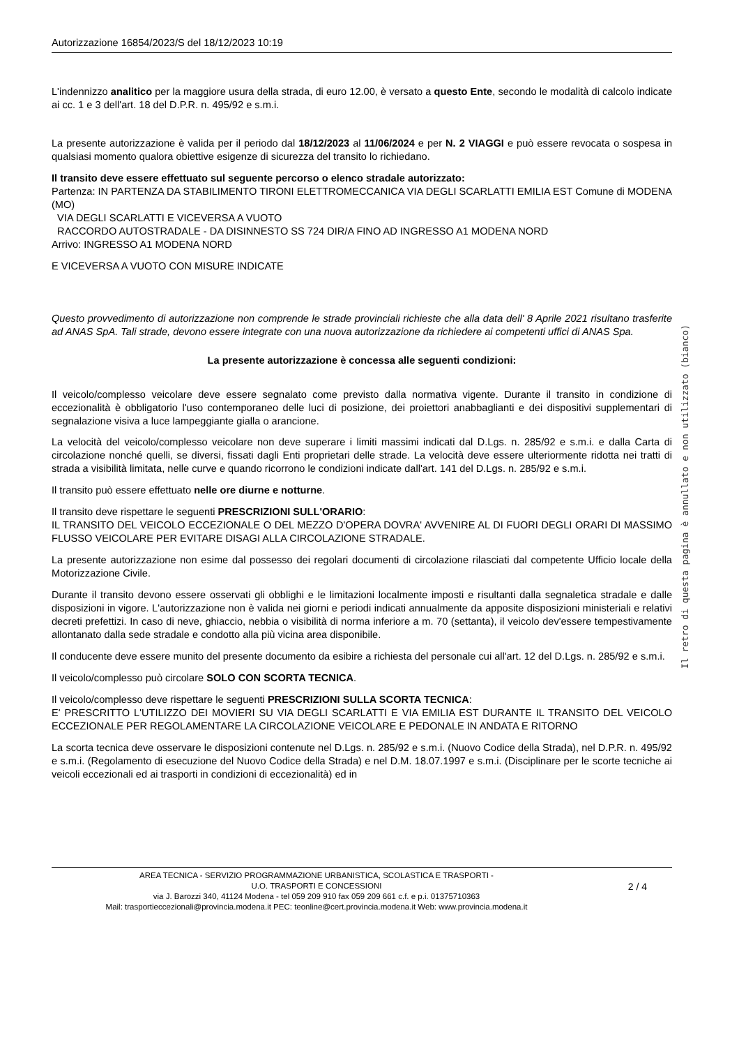Autorizzazione 16854/2023/S del 18/12/2023 10:19
L'indennizzo analitico per la maggiore usura della strada, di euro 12.00, è versato a questo Ente, secondo le modalità di calcolo indicate ai cc. 1 e 3 dell'art. 18 del D.P.R. n. 495/92 e s.m.i.
La presente autorizzazione è valida per il periodo dal 18/12/2023 al 11/06/2024 e per N. 2 VIAGGI e può essere revocata o sospesa in qualsiasi momento qualora obiettive esigenze di sicurezza del transito lo richiedano.
Il transito deve essere effettuato sul seguente percorso o elenco stradale autorizzato:
Partenza: IN PARTENZA DA STABILIMENTO TIRONI ELETTROMECCANICA VIA DEGLI SCARLATTI EMILIA EST Comune di MODENA (MO)
VIA DEGLI SCARLATTI E VICEVERSA A VUOTO
RACCORDO AUTOSTRADALE - DA DISINNESTO SS 724 DIR/A FINO AD INGRESSO A1 MODENA NORD
Arrivo: INGRESSO A1 MODENA NORD
E VICEVERSA A VUOTO CON MISURE INDICATE
Questo provvedimento di autorizzazione non comprende le strade provinciali richieste che alla data dell' 8 Aprile 2021 risultano trasferite ad ANAS SpA. Tali strade, devono essere integrate con una nuova autorizzazione da richiedere ai competenti uffici di ANAS Spa.
La presente autorizzazione è concessa alle seguenti condizioni:
Il veicolo/complesso veicolare deve essere segnalato come previsto dalla normativa vigente. Durante il transito in condizione di eccezionalità è obbligatorio l'uso contemporaneo delle luci di posizione, dei proiettori anabbaglianti e dei dispositivi supplementari di segnalazione visiva a luce lampeggiante gialla o arancione.
La velocità del veicolo/complesso veicolare non deve superare i limiti massimi indicati dal D.Lgs. n. 285/92 e s.m.i. e dalla Carta di circolazione nonché quelli, se diversi, fissati dagli Enti proprietari delle strade. La velocità deve essere ulteriormente ridotta nei tratti di strada a visibilità limitata, nelle curve e quando ricorrono le condizioni indicate dall'art. 141 del D.Lgs. n. 285/92 e s.m.i.
Il transito può essere effettuato nelle ore diurne e notturne.
Il transito deve rispettare le seguenti PRESCRIZIONI SULL'ORARIO:
IL TRANSITO DEL VEICOLO ECCEZIONALE O DEL MEZZO D'OPERA DOVRA' AVVENIRE AL DI FUORI DEGLI ORARI DI MASSIMO FLUSSO VEICOLARE PER EVITARE DISAGI ALLA CIRCOLAZIONE STRADALE.
La presente autorizzazione non esime dal possesso dei regolari documenti di circolazione rilasciati dal competente Ufficio locale della Motorizzazione Civile.
Durante il transito devono essere osservati gli obblighi e le limitazioni localmente imposti e risultanti dalla segnaletica stradale e dalle disposizioni in vigore. L'autorizzazione non è valida nei giorni e periodi indicati annualmente da apposite disposizioni ministeriali e relativi decreti prefettizi. In caso di neve, ghiaccio, nebbia o visibilità di norma inferiore a m. 70 (settanta), il veicolo dev'essere tempestivamente allontanato dalla sede stradale e condotto alla più vicina area disponibile.
Il conducente deve essere munito del presente documento da esibire a richiesta del personale cui all'art. 12 del D.Lgs. n. 285/92 e s.m.i.
Il veicolo/complesso può circolare SOLO CON SCORTA TECNICA.
Il veicolo/complesso deve rispettare le seguenti PRESCRIZIONI SULLA SCORTA TECNICA:
E' PRESCRITTO L'UTILIZZO DEI MOVIERI SU VIA DEGLI SCARLATTI E VIA EMILIA EST DURANTE IL TRANSITO DEL VEICOLO ECCEZIONALE PER REGOLAMENTARE LA CIRCOLAZIONE VEICOLARE E PEDONALE IN ANDATA E RITORNO
La scorta tecnica deve osservare le disposizioni contenute nel D.Lgs. n. 285/92 e s.m.i. (Nuovo Codice della Strada), nel D.P.R. n. 495/92 e s.m.i. (Regolamento di esecuzione del Nuovo Codice della Strada) e nel D.M. 18.07.1997 e s.m.i. (Disciplinare per le scorte tecniche ai veicoli eccezionali ed ai trasporti in condizioni di eccezionalità) ed in
Il retro di questa pagina è annullato e non utilizzato (bianco)
AREA TECNICA - SERVIZIO PROGRAMMAZIONE URBANISTICA, SCOLASTICA E TRASPORTI -
U.O. TRASPORTI E CONCESSIONI
via J. Barozzi 340, 41124 Modena - tel 059 209 910 fax 059 209 661 c.f. e p.i. 01375710363
Mail: trasportieccezionali@provincia.modena.it PEC: teonline@cert.provincia.modena.it Web: www.provincia.modena.it
2 / 4